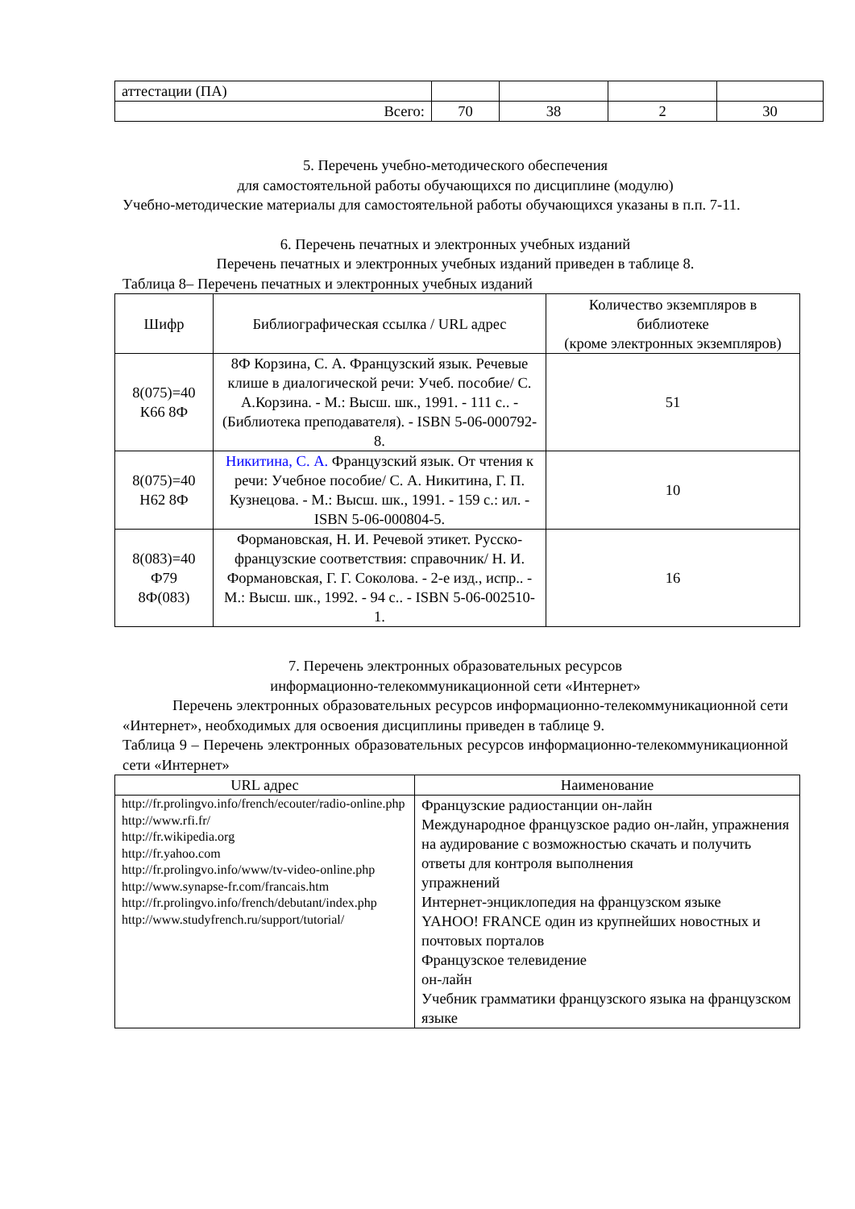| аттестации (ПА) | | | | |
| Всего: | 70 | 38 | 2 | 30 |
5. Перечень учебно-методического обеспечения
для самостоятельной работы обучающихся по дисциплине (модулю)
Учебно-методические материалы для самостоятельной работы обучающихся указаны в п.п. 7-11.
6. Перечень печатных и электронных учебных изданий
Перечень печатных и электронных учебных изданий приведен в таблице 8.
Таблица 8– Перечень печатных и электронных учебных изданий
| Шифр | Библиографическая ссылка / URL адрес | Количество экземпляров в библиотеке (кроме электронных экземпляров) |
| --- | --- | --- |
| 8(075)=40 К66 8Ф | 8Ф Корзина, С. А. Французский язык. Речевые клише в диалогической речи: Учеб. пособие/ С. А.Корзина. - М.: Высш. шк., 1991. - 111 с.. - (Библиотека преподавателя). - ISBN 5-06-000792-8. | 51 |
| 8(075)=40 Н62 8Ф | Никитина, С. А. Французский язык. От чтения к речи: Учебное пособие/ С. А. Никитина, Г. П. Кузнецова. - М.: Высш. шк., 1991. - 159 с.: ил. - ISBN 5-06-000804-5. | 10 |
| 8(083)=40 Ф79 8Ф(083) | Формановская, Н. И. Речевой этикет. Русско-французские соответствия: справочник/ Н. И. Формановская, Г. Г. Соколова. - 2-е изд., испр.. - М.: Высш. шк., 1992. - 94 с.. - ISBN 5-06-002510-1. | 16 |
7. Перечень электронных образовательных ресурсов
информационно-телекоммуникационной сети «Интернет»
Перечень электронных образовательных ресурсов информационно-телекоммуникационной сети «Интернет», необходимых для освоения дисциплины приведен в таблице 9.
Таблица 9 – Перечень электронных образовательных ресурсов информационно-телекоммуникационной сети «Интернет»
| URL адрес | Наименование |
| --- | --- |
| http://fr.prolingvo.info/french/ecouter/radio-online.php http://www.rfi.fr/ http://fr.wikipedia.org http://fr.yahoo.com http://fr.prolingvo.info/www/tv-video-online.php http://www.synapse-fr.com/francais.htm http://fr.prolingvo.info/french/debutant/index.php http://www.studyfrench.ru/support/tutorial/ | Французские радиостанции он-лайн Международное французское радио он-лайн, упражнения на аудирование с возможностью скачать и получить ответы для контроля выполнения упражнений Интернет-энциклопедия на французском языке YAHOO! FRANCE один из крупнейших новостных и почтовых порталов Французское телевидение он-лайн Учебник грамматики французского языка на французском языке |